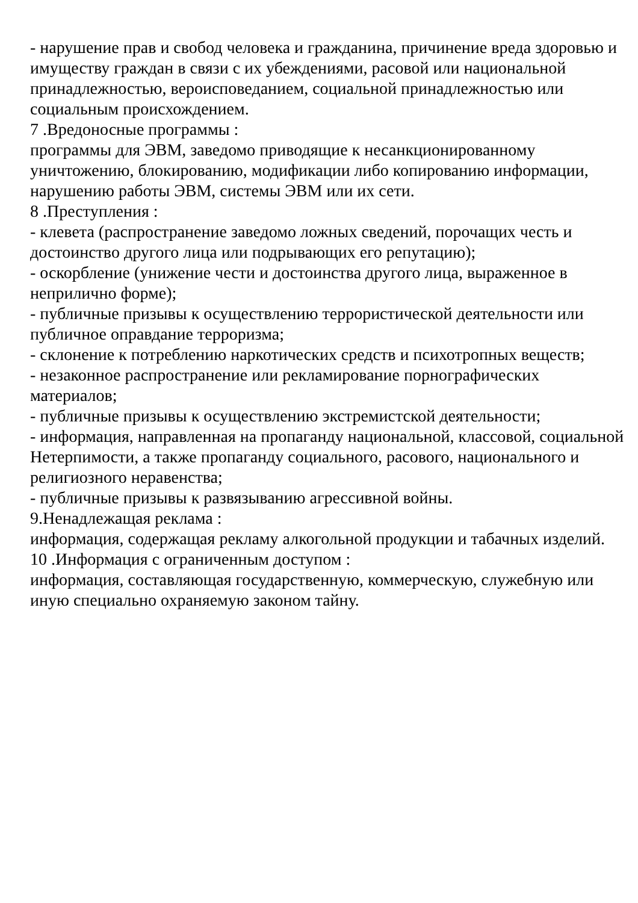- нарушение прав и свобод человека и гражданина, причинение вреда здоровью и имуществу граждан в связи с их убеждениями, расовой или национальной принадлежностью, вероисповеданием, социальной принадлежностью или социальным происхождением.
7 .Вредоносные программы :
программы для ЭВМ, заведомо приводящие к несанкционированному уничтожению, блокированию, модификации либо копированию информации, нарушению работы ЭВМ, системы ЭВМ или их сети.
8 .Преступления :
- клевета (распространение заведомо ложных сведений, порочащих честь и достоинство другого лица или подрывающих его репутацию);
- оскорбление (унижение чести и достоинства другого лица, выраженное в неприлично форме);
- публичные призывы к осуществлению террористической деятельности или публичное оправдание терроризма;
- склонение к потреблению наркотических средств и психотропных веществ;
- незаконное распространение или рекламирование порнографических материалов;
- публичные призывы к осуществлению экстремистской деятельности;
- информация, направленная на пропаганду национальной, классовой, социальной Нетерпимости, а также пропаганду социального, расового, национального и религиозного неравенства;
- публичные призывы к развязыванию агрессивной войны.
9.Ненадлежащая реклама :
информация, содержащая рекламу алкогольной продукции и табачных изделий.
10 .Информация с ограниченным доступом :
информация, составляющая государственную, коммерческую, служебную или иную специально охраняемую законом тайну.